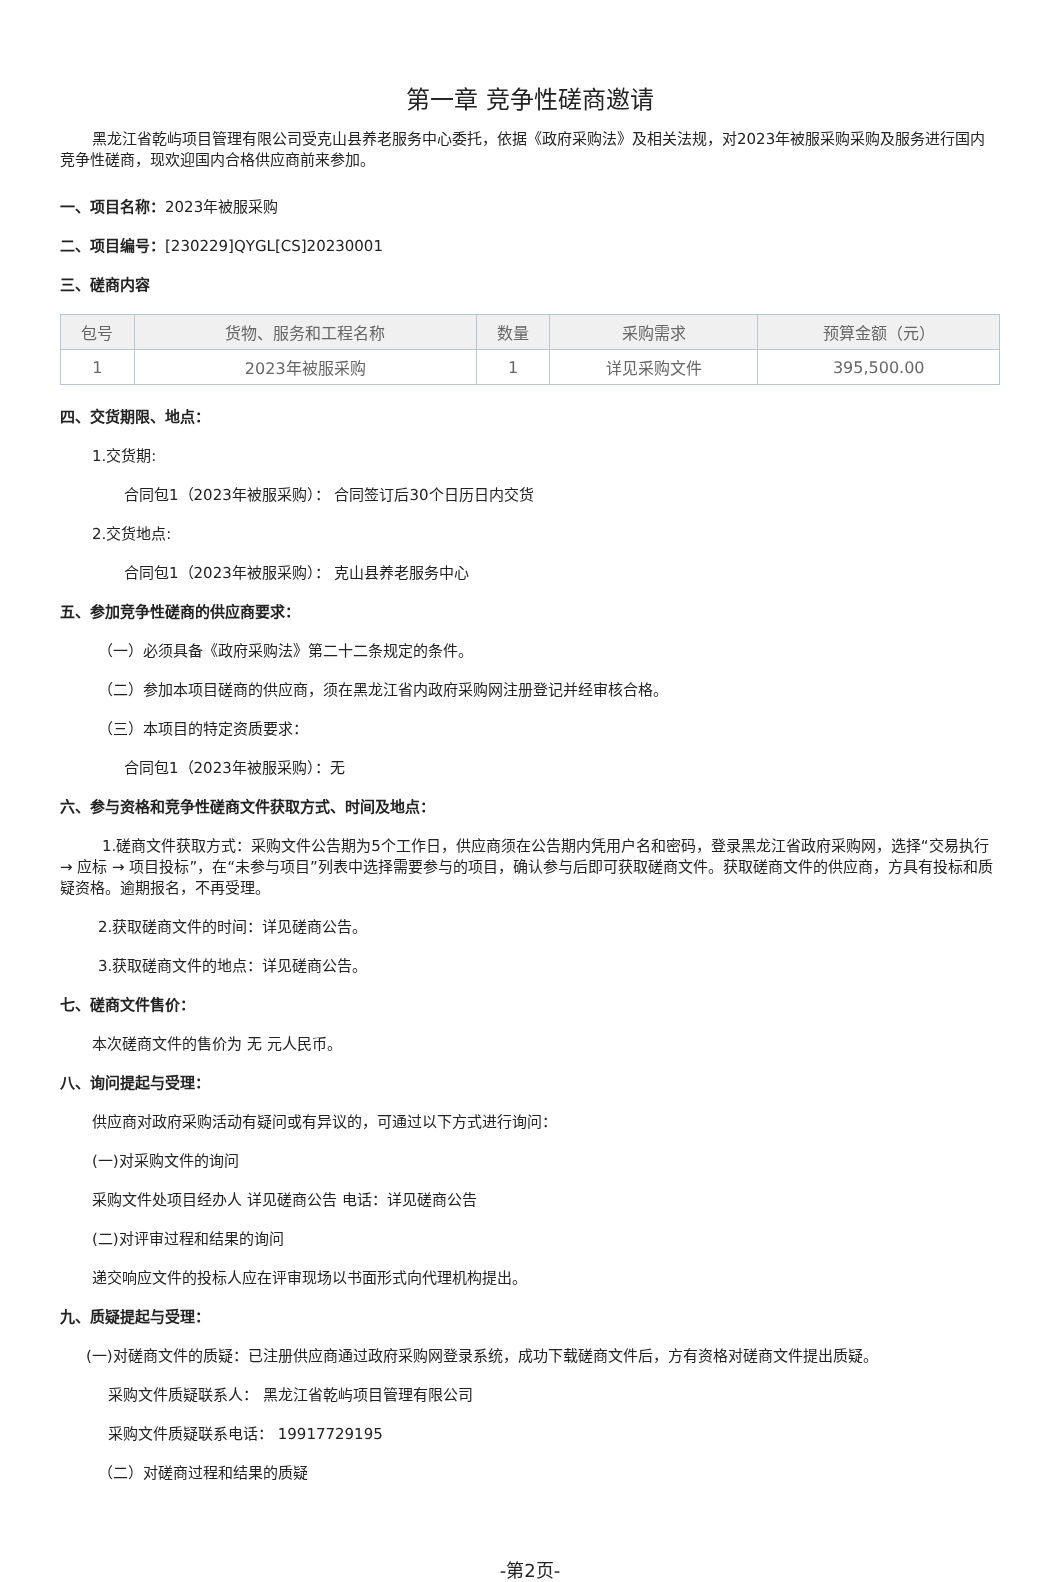第一章 竞争性磋商邀请
黑龙江省乾屿项目管理有限公司受克山县养老服务中心委托，依据《政府采购法》及相关法规，对2023年被服采购采购及服务进行国内竞争性磋商，现欢迎国内合格供应商前来参加。
一、项目名称：2023年被服采购
二、项目编号：[230229]QYGL[CS]20230001
三、磋商内容
| 包号 | 货物、服务和工程名称 | 数量 | 采购需求 | 预算金额（元） |
| --- | --- | --- | --- | --- |
| 1 | 2023年被服采购 | 1 | 详见采购文件 | 395,500.00 |
四、交货期限、地点：
1.交货期:
合同包1（2023年被服采购）： 合同签订后30个日历日内交货
2.交货地点:
合同包1（2023年被服采购）： 克山县养老服务中心
五、参加竞争性磋商的供应商要求：
（一）必须具备《政府采购法》第二十二条规定的条件。
（二）参加本项目磋商的供应商，须在黑龙江省内政府采购网注册登记并经审核合格。
（三）本项目的特定资质要求：
合同包1（2023年被服采购）：无
六、参与资格和竞争性磋商文件获取方式、时间及地点：
1.磋商文件获取方式：采购文件公告期为5个工作日，供应商须在公告期内凭用户名和密码，登录黑龙江省政府采购网，选择“交易执行 → 应标 → 项目投标”，在“未参与项目”列表中选择需要参与的项目，确认参与后即可获取磋商文件。获取磋商文件的供应商，方具有投标和质疑资格。逾期报名，不再受理。
2.获取磋商文件的时间：详见磋商公告。
3.获取磋商文件的地点：详见磋商公告。
七、磋商文件售价：
本次磋商文件的售价为 无 元人民币。
八、询问提起与受理：
供应商对政府采购活动有疑问或有异议的，可通过以下方式进行询问：
(一)对采购文件的询问
采购文件处项目经办人 详见磋商公告 电话：详见磋商公告
(二)对评审过程和结果的询问
递交响应文件的投标人应在评审现场以书面形式向代理机构提出。
九、质疑提起与受理：
(一)对磋商文件的质疑：已注册供应商通过政府采购网登录系统，成功下载磋商文件后，方有资格对磋商文件提出质疑。
采购文件质疑联系人： 黑龙江省乾屿项目管理有限公司
采购文件质疑联系电话： 19917729195
（二）对磋商过程和结果的质疑
-第2页-